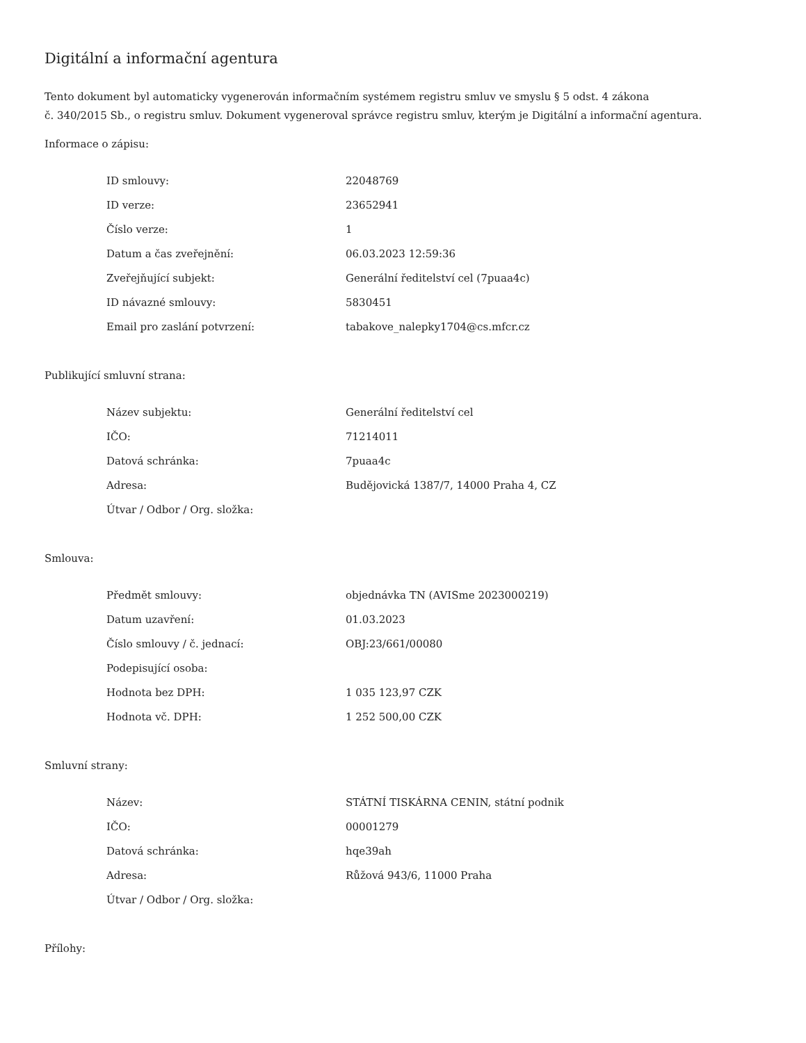Digitální a informační agentura
Tento dokument byl automaticky vygenerován informačním systémem registru smluv ve smyslu § 5 odst. 4 zákona
č. 340/2015 Sb., o registru smluv. Dokument vygeneroval správce registru smluv, kterým je Digitální a informační agentura.
Informace o zápisu:
| ID smlouvy: | 22048769 |
| ID verze: | 23652941 |
| Číslo verze: | 1 |
| Datum a čas zveřejnění: | 06.03.2023 12:59:36 |
| Zveřejňující subjekt: | Generální ředitelství cel (7puaa4c) |
| ID návazné smlouvy: | 5830451 |
| Email pro zaslání potvrzení: | tabakove_nalepky1704@cs.mfcr.cz |
Publikující smluvní strana:
| Název subjektu: | Generální ředitelství cel |
| IČO: | 71214011 |
| Datová schránka: | 7puaa4c |
| Adresa: | Budějovická 1387/7, 14000 Praha 4, CZ |
| Útvar / Odbor / Org. složka: | |
Smlouva:
| Předmět smlouvy: | objednávka TN (AVISme 2023000219) |
| Datum uzavření: | 01.03.2023 |
| Číslo smlouvy / č. jednací: | OBJ:23/661/00080 |
| Podepisující osoba: | |
| Hodnota bez DPH: | 1 035 123,97 CZK |
| Hodnota vč. DPH: | 1 252 500,00 CZK |
Smluvní strany:
| Název: | STÁTNÍ TISKÁRNA CENIN, státní podnik |
| IČO: | 00001279 |
| Datová schránka: | hqe39ah |
| Adresa: | Růžová 943/6, 11000 Praha |
| Útvar / Odbor / Org. složka: | |
Přílohy: